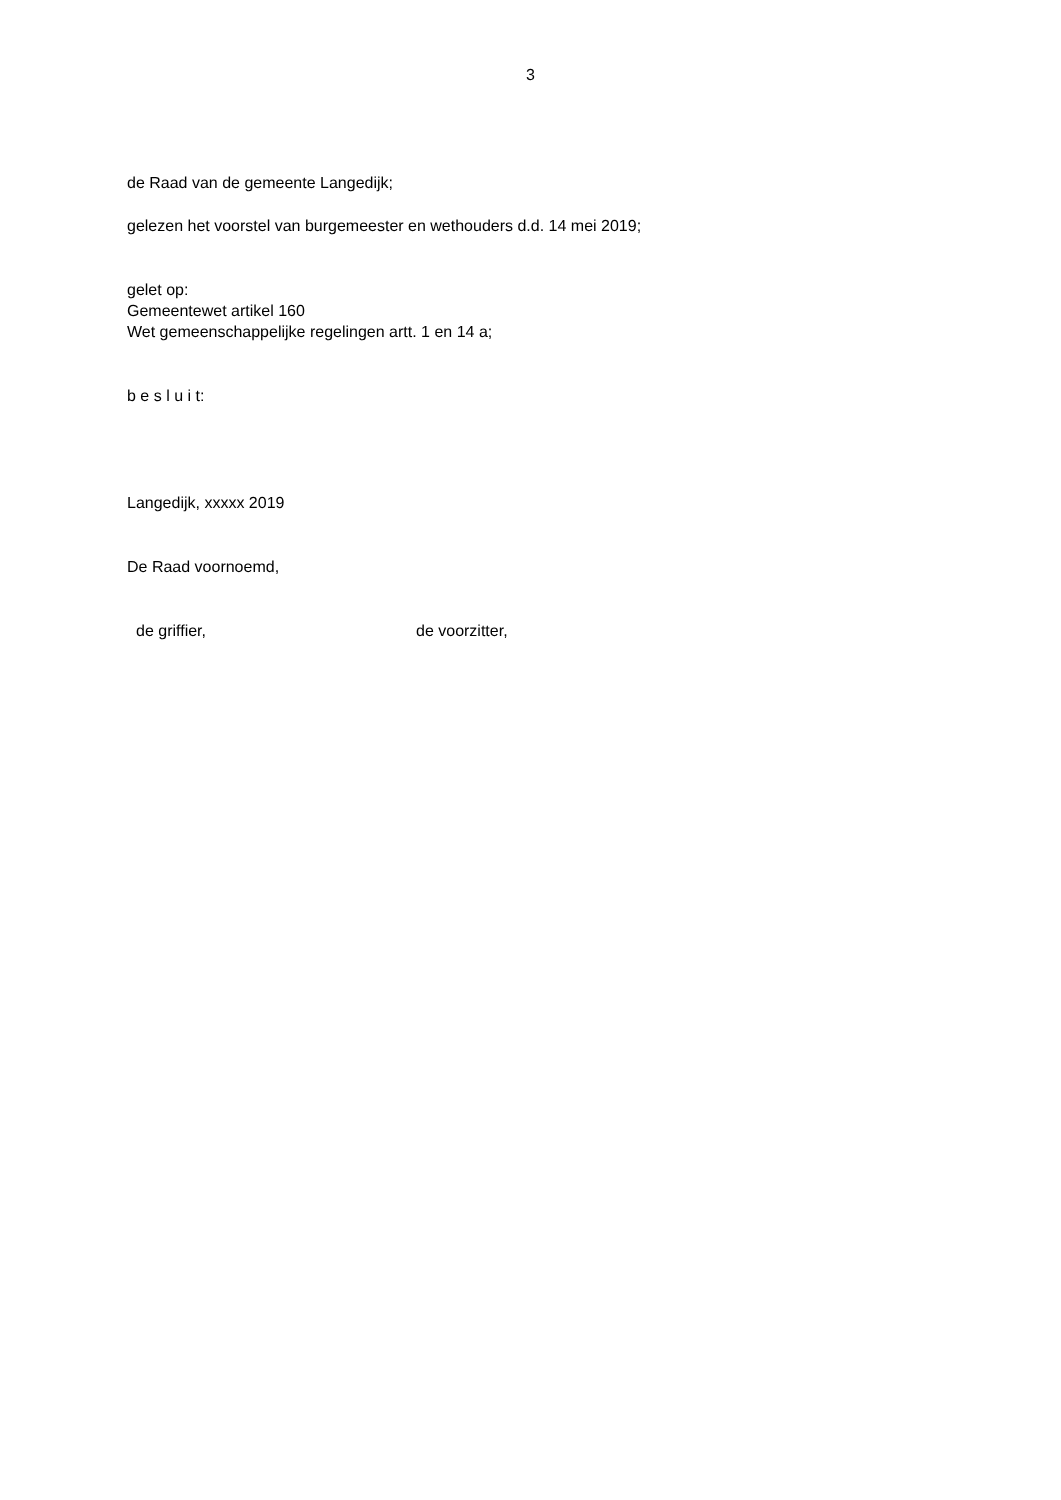3
de Raad van de gemeente Langedijk;
gelezen het voorstel van burgemeester en wethouders d.d. 14 mei 2019;
gelet op:
Gemeentewet artikel 160
Wet gemeenschappelijke regelingen artt. 1 en 14 a;
b e s l u i t:
Langedijk, xxxxx 2019
De Raad voornoemd,
de griffier, de voorzitter,